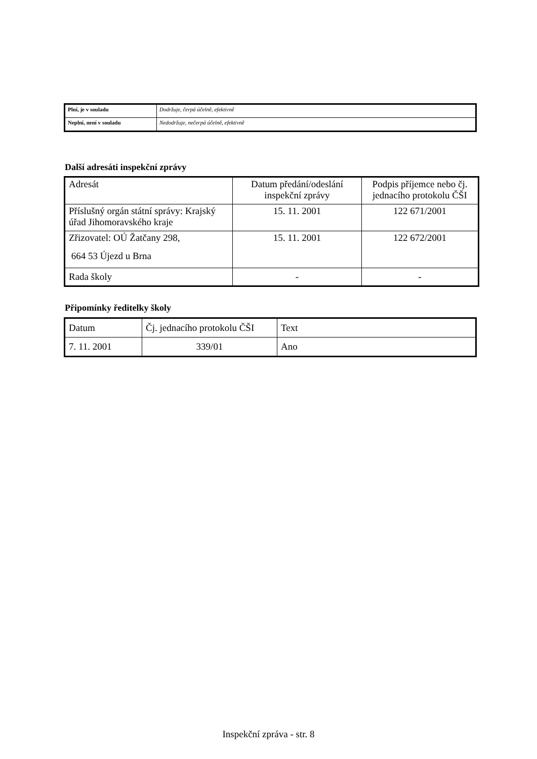| Plní, je v souladu | Dodržuje, čerpá účelně, efektivně |
| Neplní, není v souladu | Nedodržuje, nečerpá účelně, efektivně |
Další adresáti inspekční zprávy
| Adresát | Datum předání/odeslání inspekční zprávy | Podpis příjemce nebo čj. jednacího protokolu ČŠI |
| Příslušný orgán státní správy: Krajský úřad Jihomoravského kraje | 15. 11. 2001 | 122 671/2001 |
| Zřizovatel: OÚ Žatčany 298, 664 53 Újezd u Brna | 15. 11. 2001 | 122 672/2001 |
| Rada školy | - | - |
Připomínky ředitelky školy
| Datum | Čj. jednacího protokolu ČŠI | Text |
| 7. 11. 2001 | 339/01 | Ano |
Inspekční zpráva - str. 8